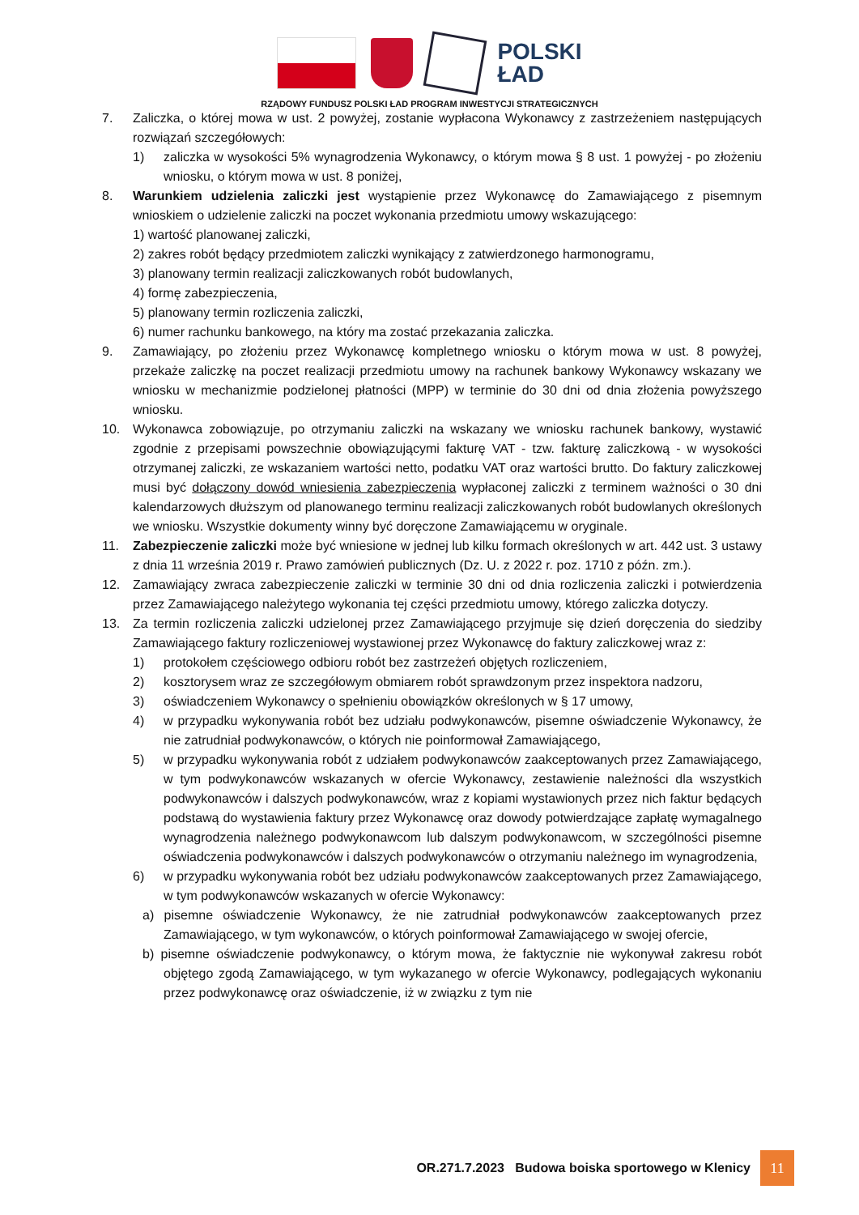POLSKI
ŁAD
RZĄDOWY FUNDUSZ POLSKI ŁAD PROGRAM INWESTYCJI STRATEGICZNYCH
7. Zaliczka, o której mowa w ust. 2 powyżej, zostanie wypłacona Wykonawcy z zastrzeżeniem następujących rozwiązań szczegółowych:
1) zaliczka w wysokości 5% wynagrodzenia Wykonawcy, o którym mowa § 8 ust. 1 powyżej - po złożeniu wniosku, o którym mowa w ust. 8 poniżej,
8. Warunkiem udzielenia zaliczki jest wystąpienie przez Wykonawcę do Zamawiającego z pisemnym wnioskiem o udzielenie zaliczki na poczet wykonania przedmiotu umowy wskazującego:
1) wartość planowanej zaliczki,
2) zakres robót będący przedmiotem zaliczki wynikający z zatwierdzonego harmonogramu,
3) planowany termin realizacji zaliczkowanych robót budowlanych,
4) formę zabezpieczenia,
5) planowany termin rozliczenia zaliczki,
6) numer rachunku bankowego, na który ma zostać przekazania zaliczka.
9. Zamawiający, po złożeniu przez Wykonawcę kompletnego wniosku o którym mowa w ust. 8 powyżej, przekaże zaliczkę na poczet realizacji przedmiotu umowy na rachunek bankowy Wykonawcy wskazany we wniosku w mechanizmie podzielonej płatności (MPP) w terminie do 30 dni od dnia złożenia powyższego wniosku.
10. Wykonawca zobowiązuje, po otrzymaniu zaliczki na wskazany we wniosku rachunek bankowy, wystawić zgodnie z przepisami powszechnie obowiązującymi fakturę VAT - tzw. fakturę zaliczkową - w wysokości otrzymanej zaliczki, ze wskazaniem wartości netto, podatku VAT oraz wartości brutto. Do faktury zaliczkowej musi być dołączony dowód wniesienia zabezpieczenia wypłaconej zaliczki z terminem ważności o 30 dni kalendarzowych dłuższym od planowanego terminu realizacji zaliczkowanych robót budowlanych określonych we wniosku. Wszystkie dokumenty winny być doręczone Zamawiającemu w oryginale.
11. Zabezpieczenie zaliczki może być wniesione w jednej lub kilku formach określonych w art. 442 ust. 3 ustawy z dnia 11 września 2019 r. Prawo zamówień publicznych (Dz. U. z 2022 r. poz. 1710 z późn. zm.).
12. Zamawiający zwraca zabezpieczenie zaliczki w terminie 30 dni od dnia rozliczenia zaliczki i potwierdzenia przez Zamawiającego należytego wykonania tej części przedmiotu umowy, którego zaliczka dotyczy.
13. Za termin rozliczenia zaliczki udzielonej przez Zamawiającego przyjmuje się dzień doręczenia do siedziby Zamawiającego faktury rozliczeniowej wystawionej przez Wykonawcę do faktury zaliczkowej wraz z:
1) protokołem częściowego odbioru robót bez zastrzeżeń objętych rozliczeniem,
2) kosztorysem wraz ze szczegółowym obmiarem robót sprawdzonym przez inspektora nadzoru,
3) oświadczeniem Wykonawcy o spełnieniu obowiązków określonych w § 17 umowy,
4) w przypadku wykonywania robót bez udziału podwykonawców, pisemne oświadczenie Wykonawcy, że nie zatrudniał podwykonawców, o których nie poinformował Zamawiającego,
5) w przypadku wykonywania robót z udziałem podwykonawców zaakceptowanych przez Zamawiającego, w tym podwykonawców wskazanych w ofercie Wykonawcy, zestawienie należności dla wszystkich podwykonawców i dalszych podwykonawców, wraz z kopiami wystawionych przez nich faktur będących podstawą do wystawienia faktury przez Wykonawcę oraz dowody potwierdzające zapłatę wymagalnego wynagrodzenia należnego podwykonawcom lub dalszym podwykonawcom, w szczególności pisemne oświadczenia podwykonawców i dalszych podwykonawców o otrzymaniu należnego im wynagrodzenia,
6) w przypadku wykonywania robót bez udziału podwykonawców zaakceptowanych przez Zamawiającego, w tym podwykonawców wskazanych w ofercie Wykonawcy:
a) pisemne oświadczenie Wykonawcy, że nie zatrudniał podwykonawców zaakceptowanych przez Zamawiającego, w tym wykonawców, o których poinformował Zamawiającego w swojej ofercie,
b) pisemne oświadczenie podwykonawcy, o którym mowa, że faktycznie nie wykonywał zakresu robót objętego zgodą Zamawiającego, w tym wykazanego w ofercie Wykonawcy, podlegających wykonaniu przez podwykonawcę oraz oświadczenie, iż w związku z tym nie
OR.271.7.2023 Budowa boiska sportowego w Klenicy 11